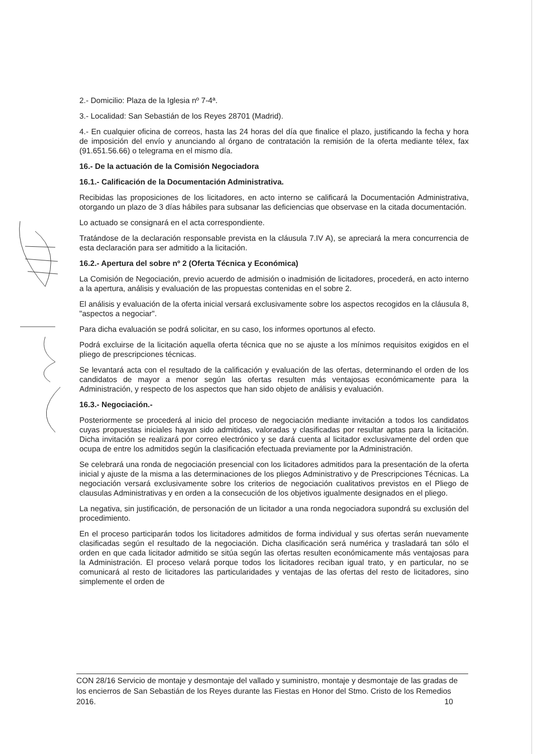2.- Domicilio: Plaza de la Iglesia nº 7-4ª.
3.- Localidad: San Sebastián de los Reyes 28701 (Madrid).
4.- En cualquier oficina de correos, hasta las 24 horas del día que finalice el plazo, justificando la fecha y hora de imposición del envío y anunciando al órgano de contratación la remisión de la oferta mediante télex, fax (91.651.56.66) o telegrama en el mismo día.
16.- De la actuación de la Comisión Negociadora
16.1.- Calificación de la Documentación Administrativa.
Recibidas las proposiciones de los licitadores, en acto interno se calificará la Documentación Administrativa, otorgando un plazo de 3 días hábiles para subsanar las deficiencias que observase en la citada documentación.
Lo actuado se consignará en el acta correspondiente.
Tratándose de la declaración responsable prevista en la cláusula 7.IV A), se apreciará la mera concurrencia de esta declaración para ser admitido a la licitación.
16.2.- Apertura del sobre nº 2 (Oferta Técnica y Económica)
La Comisión de Negociación, previo acuerdo de admisión o inadmisión de licitadores, procederá, en acto interno a la apertura, análisis y evaluación de las propuestas contenidas en el sobre 2.
El análisis y evaluación de la oferta inicial versará exclusivamente sobre los aspectos recogidos en la cláusula 8, "aspectos a negociar".
Para dicha evaluación se podrá solicitar, en su caso, los informes oportunos al efecto.
Podrá excluirse de la licitación aquella oferta técnica que no se ajuste a los mínimos requisitos exigidos en el pliego de prescripciones técnicas.
Se levantará acta con el resultado de la calificación y evaluación de las ofertas, determinando el orden de los candidatos de mayor a menor según las ofertas resulten más ventajosas económicamente para la Administración, y respecto de los aspectos que han sido objeto de análisis y evaluación.
16.3.- Negociación.-
Posteriormente se procederá al inicio del proceso de negociación mediante invitación a todos los candidatos cuyas propuestas iniciales hayan sido admitidas, valoradas y clasificadas por resultar aptas para la licitación. Dicha invitación se realizará por correo electrónico y se dará cuenta al licitador exclusivamente del orden que ocupa de entre los admitidos según la clasificación efectuada previamente por la Administración.
Se celebrará una ronda de negociación presencial con los licitadores admitidos para la presentación de la oferta inicial y ajuste de la misma a las determinaciones de los pliegos Administrativo y de Prescripciones Técnicas. La negociación versará exclusivamente sobre los criterios de negociación cualitativos previstos en el Pliego de clausulas Administrativas y en orden a la consecución de los objetivos igualmente designados en el pliego.
La negativa, sin justificación, de personación de un licitador a una ronda negociadora supondrá su exclusión del procedimiento.
En el proceso participarán todos los licitadores admitidos de forma individual y sus ofertas serán nuevamente clasificadas según el resultado de la negociación. Dicha clasificación será numérica y trasladará tan sólo el orden en que cada licitador admitido se sitúa según las ofertas resulten económicamente más ventajosas para la Administración. El proceso velará porque todos los licitadores reciban igual trato, y en particular, no se comunicará al resto de licitadores las particularidades y ventajas de las ofertas del resto de licitadores, sino simplemente el orden de
CON 28/16 Servicio de montaje y desmontaje del vallado y suministro, montaje y desmontaje de las gradas de los encierros de San Sebastián de los Reyes durante las Fiestas en Honor del Stmo. Cristo de los Remedios 2016. 10